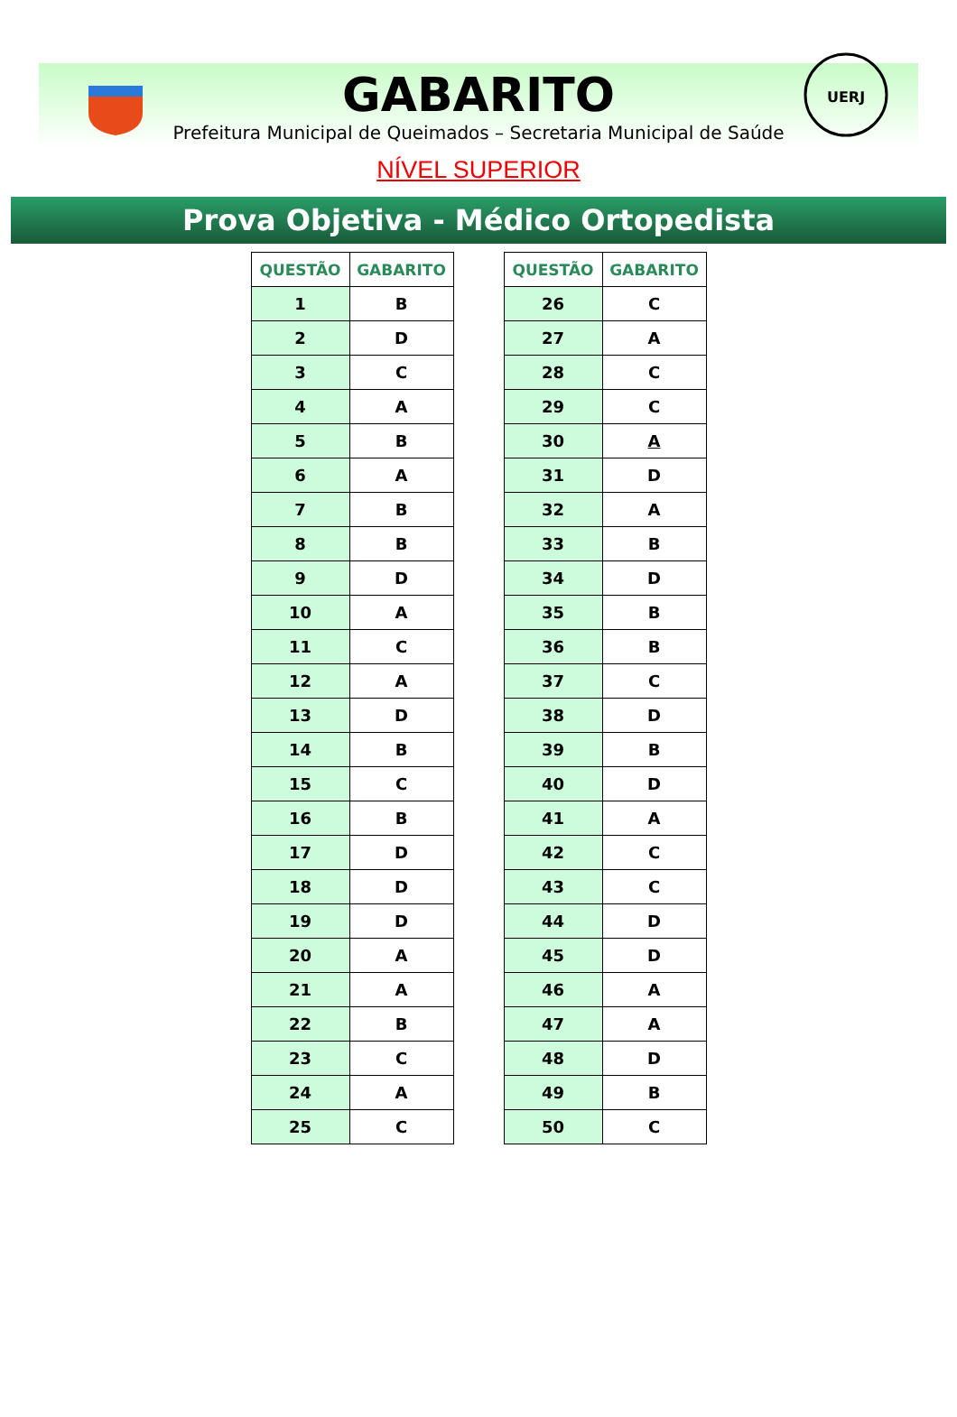UERJ
GABARITO
Prefeitura Municipal de Queimados – Secretaria Municipal de Saúde
NÍVEL SUPERIOR
Prova Objetiva - Médico Ortopedista
| QUESTÃO | GABARITO |
| --- | --- |
| 1 | B |
| 2 | D |
| 3 | C |
| 4 | A |
| 5 | B |
| 6 | A |
| 7 | B |
| 8 | B |
| 9 | D |
| 10 | A |
| 11 | C |
| 12 | A |
| 13 | D |
| 14 | B |
| 15 | C |
| 16 | B |
| 17 | D |
| 18 | D |
| 19 | D |
| 20 | A |
| 21 | A |
| 22 | B |
| 23 | C |
| 24 | A |
| 25 | C |
| QUESTÃO | GABARITO |
| --- | --- |
| 26 | C |
| 27 | A |
| 28 | C |
| 29 | C |
| 30 | A |
| 31 | D |
| 32 | A |
| 33 | B |
| 34 | D |
| 35 | B |
| 36 | B |
| 37 | C |
| 38 | D |
| 39 | B |
| 40 | D |
| 41 | A |
| 42 | C |
| 43 | C |
| 44 | D |
| 45 | D |
| 46 | A |
| 47 | A |
| 48 | D |
| 49 | B |
| 50 | C |